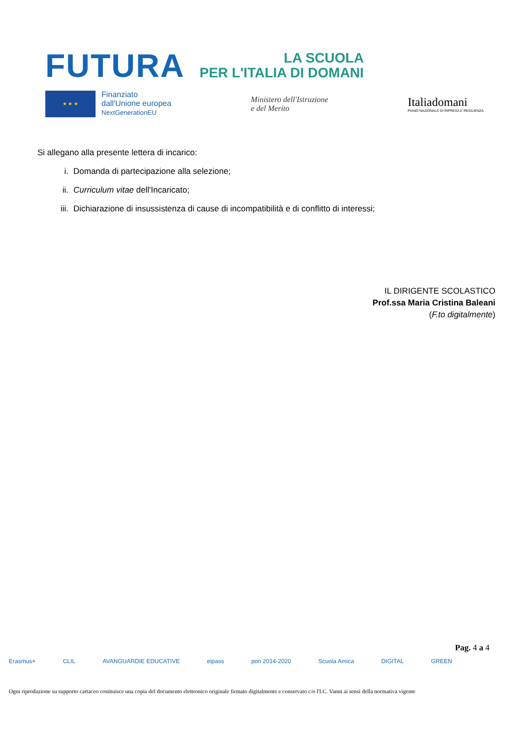FUTURA
LA SCUOLA
PER L'ITALIA DI DOMANI
★ ★ ★
Finanziato
dall'Unione europea
NextGenerationEU
Ministero dell'Istruzione
e del Merito
Italiadomani
PIANO NAZIONALE DI RIPRESA E RESILIENZA
Si allegano alla presente lettera di incarico:
i. Domanda di partecipazione alla selezione;
ii. Curriculum vitae dell'Incaricato;
iii. Dichiarazione di insussistenza di cause di incompatibilità e di conflitto di interessi;
IL DIRIGENTE SCOLASTICO
Prof.ssa Maria Cristina Baleani
(F.to digitalmente)
Pag. 4 a 4
Erasmus+ CLIL AVANGUARDIE EDUCATIVE eipass pon 2014-2020 Scuola Amica DIGITAL GREEN
Ogni riproduzione su supporto cartaceo costituisce una copia del documento elettronico originale firmato digitalmente e conservato c/o l'I.C. Vanni ai sensi della normativa vigente